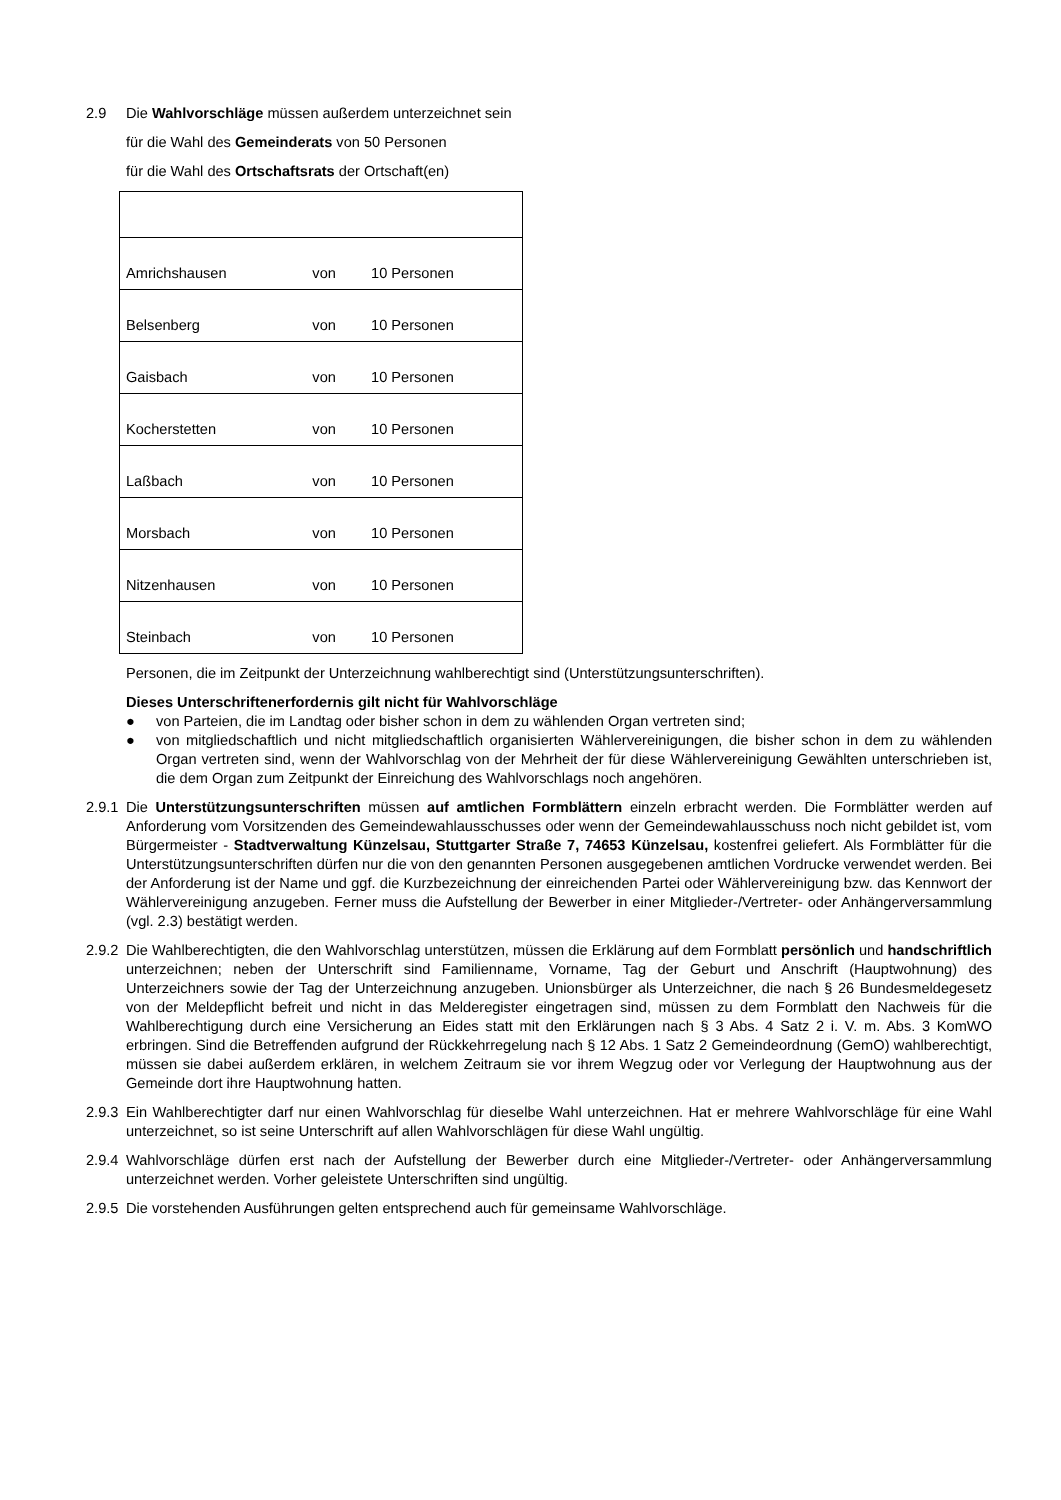2.9 Die Wahlvorschläge müssen außerdem unterzeichnet sein
für die Wahl des Gemeinderats von 50 Personen
für die Wahl des Ortschaftsrats der Ortschaft(en)
| Amrichshausen | von | 10 Personen |
| Belsenberg | von | 10 Personen |
| Gaisbach | von | 10 Personen |
| Kocherstetten | von | 10 Personen |
| Laßbach | von | 10 Personen |
| Morsbach | von | 10 Personen |
| Nitzenhausen | von | 10 Personen |
| Steinbach | von | 10 Personen |
Personen, die im Zeitpunkt der Unterzeichnung wahlberechtigt sind (Unterstützungsunterschriften).
Dieses Unterschriftenerfordernis gilt nicht für Wahlvorschläge
● von Parteien, die im Landtag oder bisher schon in dem zu wählenden Organ vertreten sind;
● von mitgliedschaftlich und nicht mitgliedschaftlich organisierten Wählervereinigungen, die bisher schon in dem zu wählenden Organ vertreten sind, wenn der Wahlvorschlag von der Mehrheit der für diese Wählervereinigung Gewählten unterschrieben ist, die dem Organ zum Zeitpunkt der Einreichung des Wahlvorschlags noch angehören.
2.9.1
Die Unterstützungsunterschriften müssen auf amtlichen Formblättern einzeln erbracht werden. Die Formblätter werden auf Anforderung vom Vorsitzenden des Gemeindewahlausschusses oder wenn der Gemeindewahlausschuss noch nicht gebildet ist, vom Bürgermeister - Stadtverwaltung Künzelsau, Stuttgarter Straße 7, 74653 Künzelsau, kostenfrei geliefert. Als Formblätter für die Unterstützungsunterschriften dürfen nur die von den genannten Personen ausgegebenen amtlichen Vordrucke verwendet werden. Bei der Anforderung ist der Name und ggf. die Kurzbezeichnung der einreichenden Partei oder Wählervereinigung bzw. das Kennwort der Wählervereinigung anzugeben. Ferner muss die Aufstellung der Bewerber in einer Mitglieder-/Vertreter- oder Anhängerversammlung (vgl. 2.3) bestätigt werden.
2.9.2
Die Wahlberechtigten, die den Wahlvorschlag unterstützen, müssen die Erklärung auf dem Formblatt persönlich und handschriftlich unterzeichnen; neben der Unterschrift sind Familienname, Vorname, Tag der Geburt und Anschrift (Hauptwohnung) des Unterzeichners sowie der Tag der Unterzeichnung anzugeben. Unionsbürger als Unterzeichner, die nach § 26 Bundesmeldegesetz von der Meldepflicht befreit und nicht in das Melderegister eingetragen sind, müssen zu dem Formblatt den Nachweis für die Wahlberechtigung durch eine Versicherung an Eides statt mit den Erklärungen nach § 3 Abs. 4 Satz 2 i. V. m. Abs. 3 KomWO erbringen. Sind die Betreffenden aufgrund der Rückkehrregelung nach § 12 Abs. 1 Satz 2 Gemeindeordnung (GemO) wahlberechtigt, müssen sie dabei außerdem erklären, in welchem Zeitraum sie vor ihrem Wegzug oder vor Verlegung der Hauptwohnung aus der Gemeinde dort ihre Hauptwohnung hatten.
2.9.3
Ein Wahlberechtigter darf nur einen Wahlvorschlag für dieselbe Wahl unterzeichnen. Hat er mehrere Wahlvorschläge für eine Wahl unterzeichnet, so ist seine Unterschrift auf allen Wahlvorschlägen für diese Wahl ungültig.
2.9.4
Wahlvorschläge dürfen erst nach der Aufstellung der Bewerber durch eine Mitglieder-/Vertreter- oder Anhängerversammlung unterzeichnet werden. Vorher geleistete Unterschriften sind ungültig.
2.9.5
Die vorstehenden Ausführungen gelten entsprechend auch für gemeinsame Wahlvorschläge.